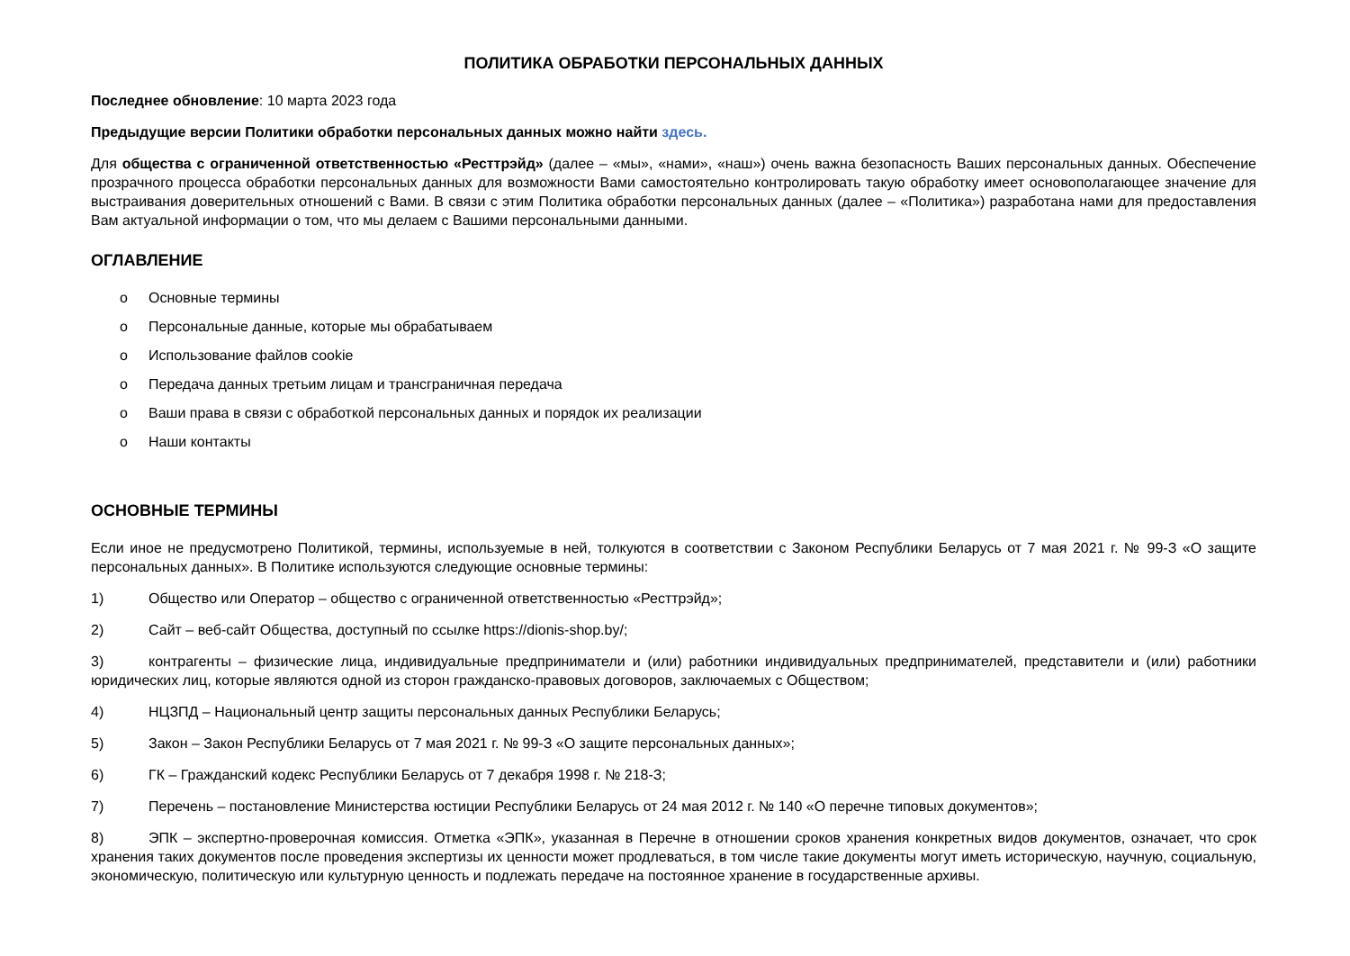ПОЛИТИКА ОБРАБОТКИ ПЕРСОНАЛЬНЫХ ДАННЫХ
Последнее обновление: 10 марта 2023 года
Предыдущие версии Политики обработки персональных данных можно найти здесь.
Для общества с ограниченной ответственностью «Ресттрэйд» (далее – «мы», «нами», «наш») очень важна безопасность Ваших персональных данных. Обеспечение прозрачного процесса обработки персональных данных для возможности Вами самостоятельно контролировать такую обработку имеет основополагающее значение для выстраивания доверительных отношений с Вами. В связи с этим Политика обработки персональных данных (далее – «Политика») разработана нами для предоставления Вам актуальной информации о том, что мы делаем с Вашими персональными данными.
ОГЛАВЛЕНИЕ
o Основные термины
o Персональные данные, которые мы обрабатываем
o Использование файлов cookie
o Передача данных третьим лицам и трансграничная передача
o Ваши права в связи с обработкой персональных данных и порядок их реализации
o Наши контакты
ОСНОВНЫЕ ТЕРМИНЫ
Если иное не предусмотрено Политикой, термины, используемые в ней, толкуются в соответствии с Законом Республики Беларусь от 7 мая 2021 г. № 99-З «О защите персональных данных». В Политике используются следующие основные термины:
1) Общество или Оператор – общество с ограниченной ответственностью «Ресттрэйд»;
2) Сайт – веб-сайт Общества, доступный по ссылке https://dionis-shop.by/;
3) контрагенты – физические лица, индивидуальные предприниматели и (или) работники индивидуальных предпринимателей, представители и (или) работники юридических лиц, которые являются одной из сторон гражданско-правовых договоров, заключаемых с Обществом;
4) НЦЗПД – Национальный центр защиты персональных данных Республики Беларусь;
5) Закон – Закон Республики Беларусь от 7 мая 2021 г. № 99-З «О защите персональных данных»;
6) ГК – Гражданский кодекс Республики Беларусь от 7 декабря 1998 г. № 218-З;
7) Перечень – постановление Министерства юстиции Республики Беларусь от 24 мая 2012 г. № 140 «О перечне типовых документов»;
8) ЭПК – экспертно-проверочная комиссия. Отметка «ЭПК», указанная в Перечне в отношении сроков хранения конкретных видов документов, означает, что срок хранения таких документов после проведения экспертизы их ценности может продлеваться, в том числе такие документы могут иметь историческую, научную, социальную, экономическую, политическую или культурную ценность и подлежать передаче на постоянное хранение в государственные архивы.